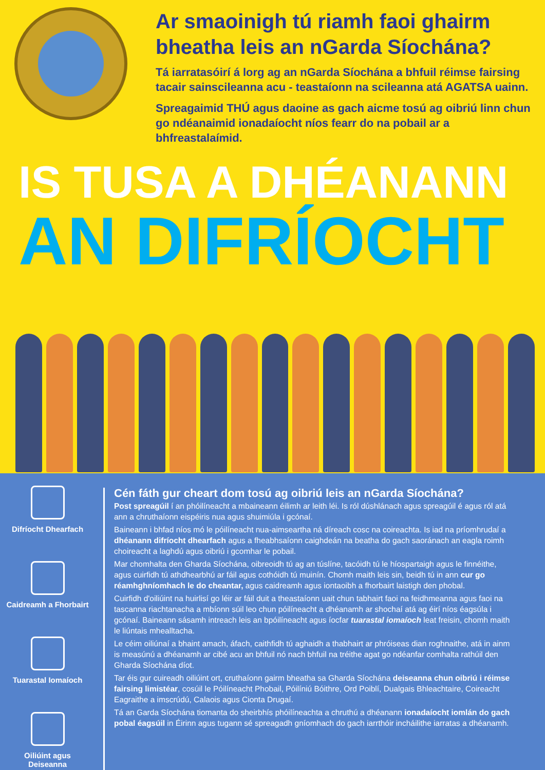Ar smaoinigh tú riamh faoi ghairm bheatha leis an nGarda Síochána?
Tá iarratasóirí á lorg ag an nGarda Síochána a bhfuil réimse fairsing tacair sainscileanna acu - teastaíonn na scileanna atá AGATSA uainn.
Spreagaimid THÚ agus daoine as gach aicme tosú ag oibriú linn chun go ndéanaimid ionadaíocht níos fearr do na pobail ar a bhfreastalaímid.
IS TUSA A DHÉANANN
AN DIFRÍOCHT
Difríocht Dhearfach
Caidreamh a Fhorbairt
Tuarastal Iomaíoch
Oiliúint agus
Deiseanna
Cén fáth gur cheart dom tosú ag oibriú leis an nGarda Síochána?
Post spreagúil í an phóilíneacht a mbaineann éilimh ar leith léi. Is ról dúshlánach agus spreagúil é agus ról atá ann a chruthaíonn eispéiris nua agus shuimiúla i gcónaí.
Baineann i bhfad níos mó le póilíneacht nua-aimseartha ná díreach cosc na coireachta. Is iad na príomhrudaí a dhéanann difríocht dhearfach agus a fheabhsaíonn caighdeán na beatha do gach saoránach an eagla roimh choireacht a laghdú agus oibriú i gcomhar le pobail.
Mar chomhalta den Gharda Síochána, oibreoidh tú ag an túslíne, tacóidh tú le híospartaigh agus le finnéithe, agus cuirfidh tú athdhearbhú ar fáil agus cothóidh tú muinín. Chomh maith leis sin, beidh tú in ann cur go réamhghníomhach le do cheantar, agus caidreamh agus iontaoibh a fhorbairt laistigh den phobal.
Cuirfidh d'oiliúint na huirlisí go léir ar fáil duit a theastaíonn uait chun tabhairt faoi na feidhmeanna agus faoi na tascanna riachtanacha a mbíonn súil leo chun póilíneacht a dhéanamh ar shochaí atá ag éirí níos éagsúla i gcónaí. Baineann sásamh intreach leis an bpóilíneacht agus íocfar tuarastal iomaíoch leat freisin, chomh maith le liúntais mhealltacha.
Le céim oiliúnaí a bhaint amach, áfach, caithfidh tú aghaidh a thabhairt ar phróiseas dian roghnaithe, atá in ainm is measúnú a dhéanamh ar cibé acu an bhfuil nó nach bhfuil na tréithe agat go ndéanfar comhalta rathúil den Gharda Síochána díot.
Tar éis gur cuireadh oiliúint ort, cruthaíonn gairm bheatha sa Gharda Síochána deiseanna chun oibriú i réimse fairsing limistéar, cosúil le Póilíneacht Phobail, Póilíniú Bóithre, Ord Poiblí, Dualgais Bhleachtaire, Coireacht Eagraithe a imscrúdú, Calaois agus Cionta Drugaí.
Tá an Garda Síochána tiomanta do sheirbhís phóilíneachta a chruthú a dhéanann ionadaíocht iomlán do gach pobal éagsúil in Éirinn agus tugann sé spreagadh gníomhach do gach iarrthóir incháilithe iarratas a dhéanamh.